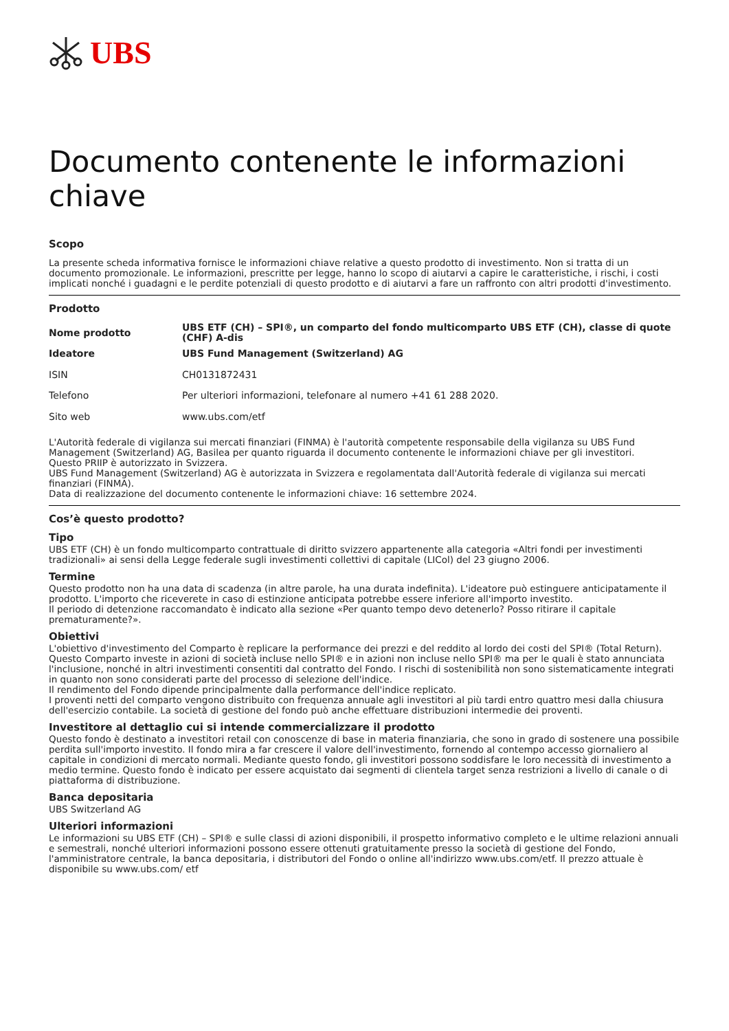UBS
Documento contenente le informazioni chiave
Scopo
La presente scheda informativa fornisce le informazioni chiave relative a questo prodotto di investimento. Non si tratta di un documento promozionale. Le informazioni, prescritte per legge, hanno lo scopo di aiutarvi a capire le caratteristiche, i rischi, i costi implicati nonché i guadagni e le perdite potenziali di questo prodotto e di aiutarvi a fare un raffronto con altri prodotti d'investimento.
Prodotto
| Nome prodotto | UBS ETF (CH) – SPI®, un comparto del fondo multicomparto UBS ETF (CH), classe di quote (CHF) A-dis |
| Ideatore | UBS Fund Management (Switzerland) AG |
| ISIN | CH0131872431 |
| Telefono | Per ulteriori informazioni, telefonare al numero +41 61 288 2020. |
| Sito web | www.ubs.com/etf |
L'Autorità federale di vigilanza sui mercati finanziari (FINMA) è l'autorità competente responsabile della vigilanza su UBS Fund Management (Switzerland) AG, Basilea per quanto riguarda il documento contenente le informazioni chiave per gli investitori.
Questo PRIIP è autorizzato in Svizzera.
UBS Fund Management (Switzerland) AG è autorizzata in Svizzera e regolamentata dall'Autorità federale di vigilanza sui mercati finanziari (FINMA).
Data di realizzazione del documento contenente le informazioni chiave: 16 settembre 2024.
Cos’è questo prodotto?
Tipo
UBS ETF (CH) è un fondo multicomparto contrattuale di diritto svizzero appartenente alla categoria «Altri fondi per investimenti tradizionali» ai sensi della Legge federale sugli investimenti collettivi di capitale (LICol) del 23 giugno 2006.
Termine
Questo prodotto non ha una data di scadenza (in altre parole, ha una durata indefinita). L'ideatore può estinguere anticipatamente il prodotto. L'importo che riceverete in caso di estinzione anticipata potrebbe essere inferiore all'importo investito.
Il periodo di detenzione raccomandato è indicato alla sezione «Per quanto tempo devo detenerlo? Posso ritirare il capitale prematuramente?».
Obiettivi
L'obiettivo d'investimento del Comparto è replicare la performance dei prezzi e del reddito al lordo dei costi del SPI® (Total Return).
Questo Comparto investe in azioni di società incluse nello SPI® e in azioni non incluse nello SPI® ma per le quali è stato annunciata l'inclusione, nonché in altri investimenti consentiti dal contratto del Fondo. I rischi di sostenibilità non sono sistematicamente integrati in quanto non sono considerati parte del processo di selezione dell'indice.
Il rendimento del Fondo dipende principalmente dalla performance dell'indice replicato.
I proventi netti del comparto vengono distribuito con frequenza annuale agli investitori al più tardi entro quattro mesi dalla chiusura dell'esercizio contabile. La società di gestione del fondo può anche effettuare distribuzioni intermedie dei proventi.
Investitore al dettaglio cui si intende commercializzare il prodotto
Questo fondo è destinato a investitori retail con conoscenze di base in materia finanziaria, che sono in grado di sostenere una possibile perdita sull'importo investito. Il fondo mira a far crescere il valore dell'investimento, fornendo al contempo accesso giornaliero al capitale in condizioni di mercato normali. Mediante questo fondo, gli investitori possono soddisfare le loro necessità di investimento a medio termine. Questo fondo è indicato per essere acquistato dai segmenti di clientela target senza restrizioni a livello di canale o di piattaforma di distribuzione.
Banca depositaria
UBS Switzerland AG
Ulteriori informazioni
Le informazioni su UBS ETF (CH) – SPI® e sulle classi di azioni disponibili, il prospetto informativo completo e le ultime relazioni annuali e semestrali, nonché ulteriori informazioni possono essere ottenuti gratuitamente presso la società di gestione del Fondo, l'amministratore centrale, la banca depositaria, i distributori del Fondo o online all'indirizzo www.ubs.com/etf. Il prezzo attuale è disponibile su www.ubs.com/ etf